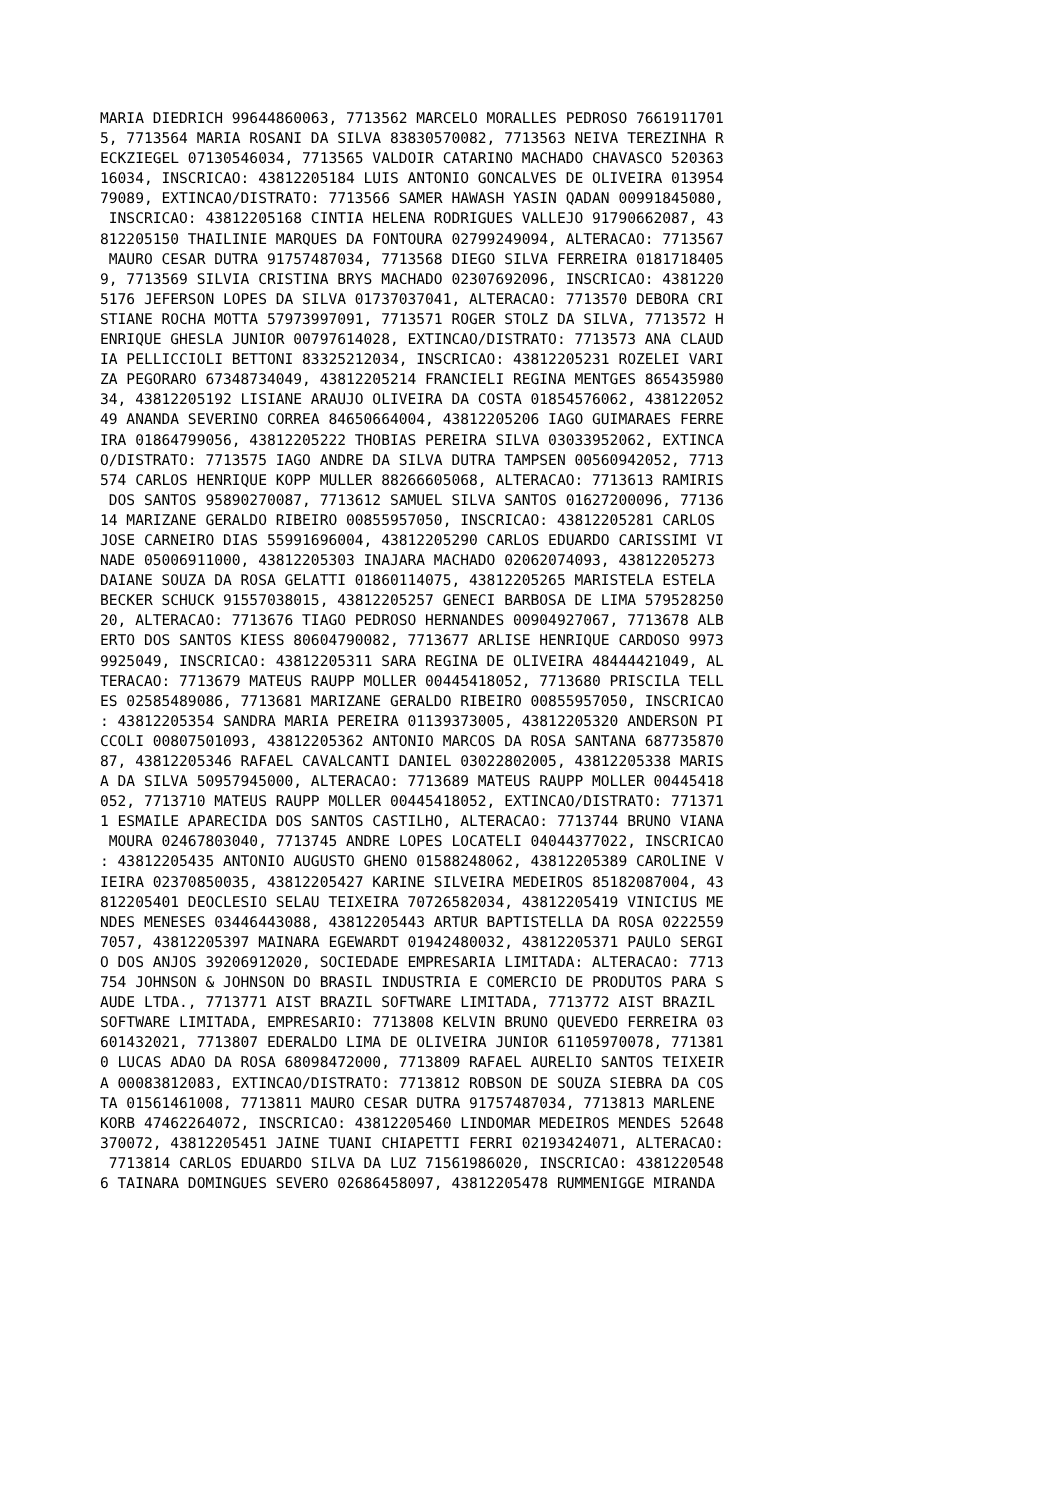MARIA DIEDRICH 99644860063, 7713562 MARCELO MORALLES PEDROSO 7661911701
5, 7713564 MARIA ROSANI DA SILVA 83830570082, 7713563 NEIVA TEREZINHA R
ECKZIEGEL 07130546034, 7713565 VALDOIR CATARINO MACHADO CHAVASCO 520363
16034, INSCRICAO: 43812205184 LUIS ANTONIO GONCALVES DE OLIVEIRA 013954
79089, EXTINCAO/DISTRATO: 7713566 SAMER HAWASH YASIN QADAN 00991845080,
 INSCRICAO: 43812205168 CINTIA HELENA RODRIGUES VALLEJO 91790662087, 43
812205150 THAILINIE MARQUES DA FONTOURA 02799249094, ALTERACAO: 7713567
 MAURO CESAR DUTRA 91757487034, 7713568 DIEGO SILVA FERREIRA 0181718405
9, 7713569 SILVIA CRISTINA BRYS MACHADO 02307692096, INSCRICAO: 4381220
5176 JEFERSON LOPES DA SILVA 01737037041, ALTERACAO: 7713570 DEBORA CRI
STIANE ROCHA MOTTA 57973997091, 7713571 ROGER STOLZ DA SILVA, 7713572 H
ENRIQUE GHESLA JUNIOR 00797614028, EXTINCAO/DISTRATO: 7713573 ANA CLAUD
IA PELLICCIOLI BETTONI 83325212034, INSCRICAO: 43812205231 ROZELEI VARI
ZA PEGORARO 67348734049, 43812205214 FRANCIELI REGINA MENTGES 865435980
34, 43812205192 LISIANE ARAUJO OLIVEIRA DA COSTA 01854576062, 438122052
49 ANANDA SEVERINO CORREA 84650664004, 43812205206 IAGO GUIMARAES FERRE
IRA 01864799056, 43812205222 THOBIAS PEREIRA SILVA 03033952062, EXTINCA
O/DISTRATO: 7713575 IAGO ANDRE DA SILVA DUTRA TAMPSEN 00560942052, 7713
574 CARLOS HENRIQUE KOPP MULLER 88266605068, ALTERACAO: 7713613 RAMIRIS
 DOS SANTOS 95890270087, 7713612 SAMUEL SILVA SANTOS 01627200096, 77136
14 MARIZANE GERALDO RIBEIRO 00855957050, INSCRICAO: 43812205281 CARLOS 
JOSE CARNEIRO DIAS 55991696004, 43812205290 CARLOS EDUARDO CARISSIMI VI
NADE 05006911000, 43812205303 INAJARA MACHADO 02062074093, 43812205273 
DAIANE SOUZA DA ROSA GELATTI 01860114075, 43812205265 MARISTELA ESTELA 
BECKER SCHUCK 91557038015, 43812205257 GENECI BARBOSA DE LIMA 579528250
20, ALTERACAO: 7713676 TIAGO PEDROSO HERNANDES 00904927067, 7713678 ALB
ERTO DOS SANTOS KIESS 80604790082, 7713677 ARLISE HENRIQUE CARDOSO 9973
9925049, INSCRICAO: 43812205311 SARA REGINA DE OLIVEIRA 48444421049, AL
TERACAO: 7713679 MATEUS RAUPP MOLLER 00445418052, 7713680 PRISCILA TELL
ES 02585489086, 7713681 MARIZANE GERALDO RIBEIRO 00855957050, INSCRICAO
: 43812205354 SANDRA MARIA PEREIRA 01139373005, 43812205320 ANDERSON PI
CCOLI 00807501093, 43812205362 ANTONIO MARCOS DA ROSA SANTANA 687735870
87, 43812205346 RAFAEL CAVALCANTI DANIEL 03022802005, 43812205338 MARIS
A DA SILVA 50957945000, ALTERACAO: 7713689 MATEUS RAUPP MOLLER 00445418
052, 7713710 MATEUS RAUPP MOLLER 00445418052, EXTINCAO/DISTRATO: 771371
1 ESMAILE APARECIDA DOS SANTOS CASTILHO, ALTERACAO: 7713744 BRUNO VIANA
 MOURA 02467803040, 7713745 ANDRE LOPES LOCATELI 04044377022, INSCRICAO
: 43812205435 ANTONIO AUGUSTO GHENO 01588248062, 43812205389 CAROLINE V
IEIRA 02370850035, 43812205427 KARINE SILVEIRA MEDEIROS 85182087004, 43
812205401 DEOCLESIO SELAU TEIXEIRA 70726582034, 43812205419 VINICIUS ME
NDES MENESES 03446443088, 43812205443 ARTUR BAPTISTELLA DA ROSA 0222559
7057, 43812205397 MAINARA EGEWARDT 01942480032, 43812205371 PAULO SERGI
O DOS ANJOS 39206912020, SOCIEDADE EMPRESARIA LIMITADA: ALTERACAO: 7713
754 JOHNSON & JOHNSON DO BRASIL INDUSTRIA E COMERCIO DE PRODUTOS PARA S
AUDE LTDA., 7713771 AIST BRAZIL SOFTWARE LIMITADA, 7713772 AIST BRAZIL 
SOFTWARE LIMITADA, EMPRESARIO: 7713808 KELVIN BRUNO QUEVEDO FERREIRA 03
601432021, 7713807 EDERALDO LIMA DE OLIVEIRA JUNIOR 61105970078, 771381
0 LUCAS ADAO DA ROSA 68098472000, 7713809 RAFAEL AURELIO SANTOS TEIXEIR
A 00083812083, EXTINCAO/DISTRATO: 7713812 ROBSON DE SOUZA SIEBRA DA COS
TA 01561461008, 7713811 MAURO CESAR DUTRA 91757487034, 7713813 MARLENE 
KORB 47462264072, INSCRICAO: 43812205460 LINDOMAR MEDEIROS MENDES 52648
370072, 43812205451 JAINE TUANI CHIAPETTI FERRI 02193424071, ALTERACAO:
 7713814 CARLOS EDUARDO SILVA DA LUZ 71561986020, INSCRICAO: 4381220548
6 TAINARA DOMINGUES SEVERO 02686458097, 43812205478 RUMMENIGGE MIRANDA